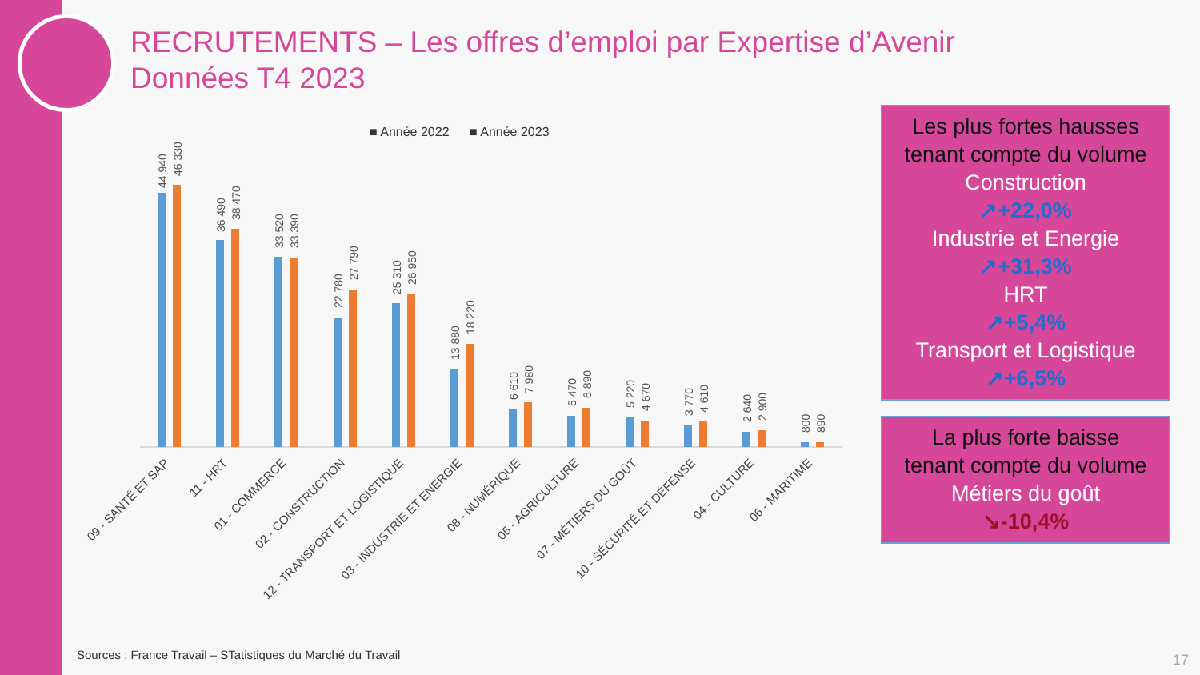RECRUTEMENTS – Les offres d’emploi par Expertise d’Avenir
Données T4 2023
■ Année 2022
■ Année 2023
44 940
46 330
36 490
38 470
33 520
33 390
22 780
27 790
25 310
26 950
13 880
18 220
6 610
7 980
5 470
6 890
5 220
4 670
3 770
4 610
2 640
2 900
800
890
09 - SANTÉ ET SAP
11 - HRT
01 - COMMERCE
02 - CONSTRUCTION
12 - TRANSPORT ET LOGISTIQUE
03 - INDUSTRIE ET ENERGIE
08 - NUMÉRIQUE
05 - AGRICULTURE
07 - MÉTIERS DU GOÛT
10 - SÉCURITÉ ET DÉFENSE
04 - CULTURE
06 - MARITIME
Les plus fortes hausses
tenant compte du volume
Construction
↗+22,0%
Industrie et Energie
↗+31,3%
HRT
↗+5,4%
Transport et Logistique
↗+6,5%
La plus forte baisse
tenant compte du volume
Métiers du goût
↘-10,4%
Sources : France Travail – STatistiques du Marché du Travail
17